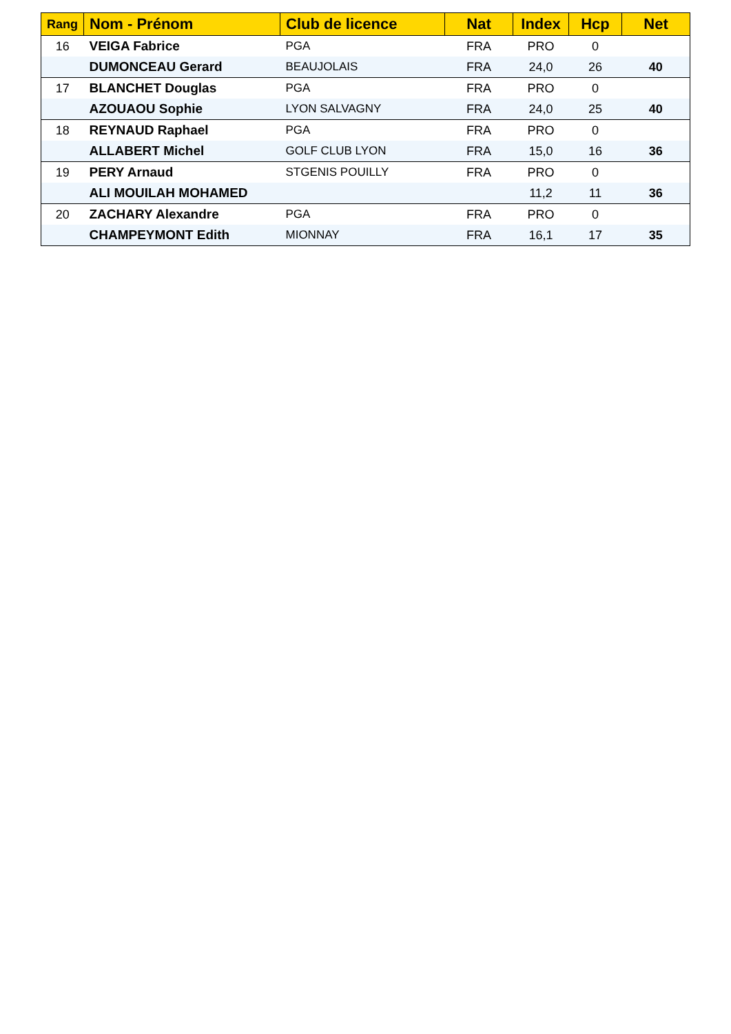| Rang | Nom - Prénom | Club de licence | Nat | Index | Hcp | Net |
| --- | --- | --- | --- | --- | --- | --- |
| 16 | VEIGA Fabrice | PGA | FRA | PRO | 0 | |
| | DUMONCEAU Gerard | BEAUJOLAIS | FRA | 24,0 | 26 | 40 |
| 17 | BLANCHET Douglas | PGA | FRA | PRO | 0 | |
| | AZOUAOU Sophie | LYON SALVAGNY | FRA | 24,0 | 25 | 40 |
| 18 | REYNAUD Raphael | PGA | FRA | PRO | 0 | |
| | ALLABERT Michel | GOLF CLUB LYON | FRA | 15,0 | 16 | 36 |
| 19 | PERY Arnaud | STGENIS POUILLY | FRA | PRO | 0 | |
| | ALI MOUILAH MOHAMED | | | 11,2 | 11 | 36 |
| 20 | ZACHARY Alexandre | PGA | FRA | PRO | 0 | |
| | CHAMPEYMONT Edith | MIONNAY | FRA | 16,1 | 17 | 35 |